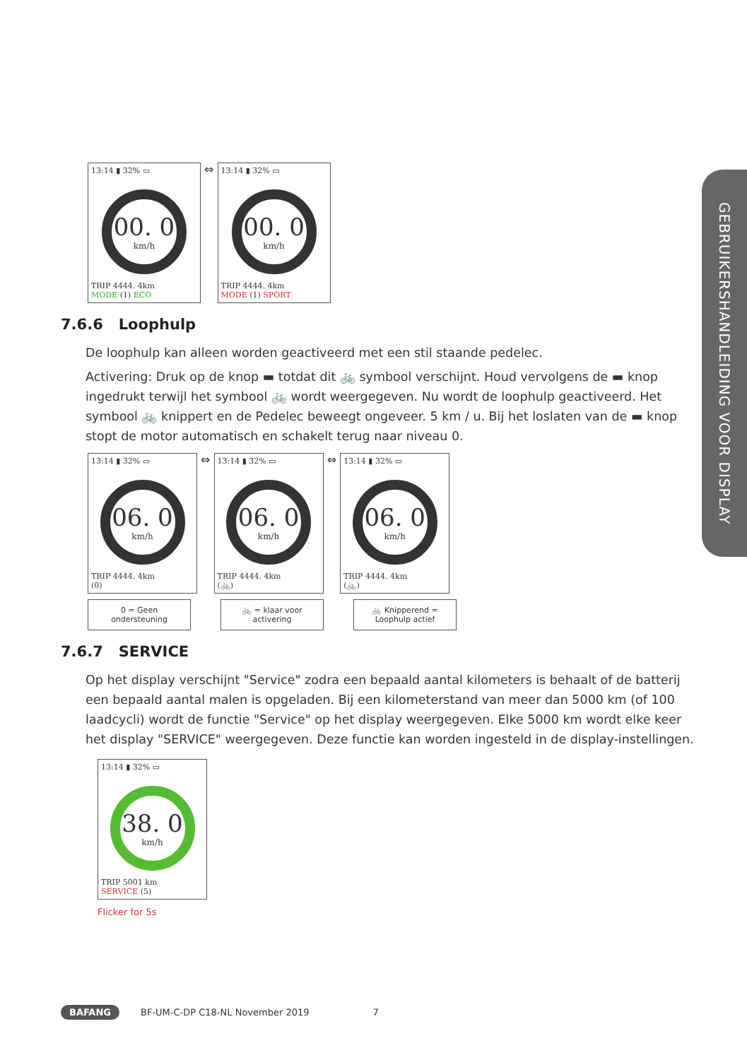GEBRUIKERSHANDLEIDING VOOR DISPLAY
13:14 ▮ 32% ▭
00. 0
km/h
TRIP 4444. 4km
MODE (1) ECO
⇔
13:14 ▮ 32% ▭
00. 0
km/h
TRIP 4444. 4km
MODE (1) SPORT
7.6.6 Loophulp
De loophulp kan alleen worden geactiveerd met een stil staande pedelec.
Activering: Druk op de knop ▬ totdat dit 🚲 symbool verschijnt. Houd vervolgens de ▬ knop ingedrukt terwijl het symbool 🚲 wordt weergegeven. Nu wordt de loophulp geactiveerd. Het symbool 🚲 knippert en de Pedelec beweegt ongeveer. 5 km / u. Bij het loslaten van de ▬ knop stopt de motor automatisch en schakelt terug naar niveau 0.
13:14 ▮ 32% ▭
06. 0
km/h
TRIP 4444. 4km
(0)
⇔
13:14 ▮ 32% ▭
06. 0
km/h
TRIP 4444. 4km
(🚲)
⇔
13:14 ▮ 32% ▭
06. 0
km/h
TRIP 4444. 4km
(🚲)
0 = Geen ondersteuning 🚲 = klaar voor activering 🚲 Knipperend = Loophulp actief
7.6.7 SERVICE
Op het display verschijnt "Service" zodra een bepaald aantal kilometers is behaalt of de batterij een bepaald aantal malen is opgeladen. Bij een kilometerstand van meer dan 5000 km (of 100 laadcycli) wordt de functie "Service" op het display weergegeven. Elke 5000 km wordt elke keer het display "SERVICE" weergegeven. Deze functie kan worden ingesteld in de display-instellingen.
13:14 ▮ 32% ▭
38. 0
km/h
TRIP 5001 km
SERVICE (5)
Flicker for 5s
BAFANG BF-UM-C-DP C18-NL November 2019 7